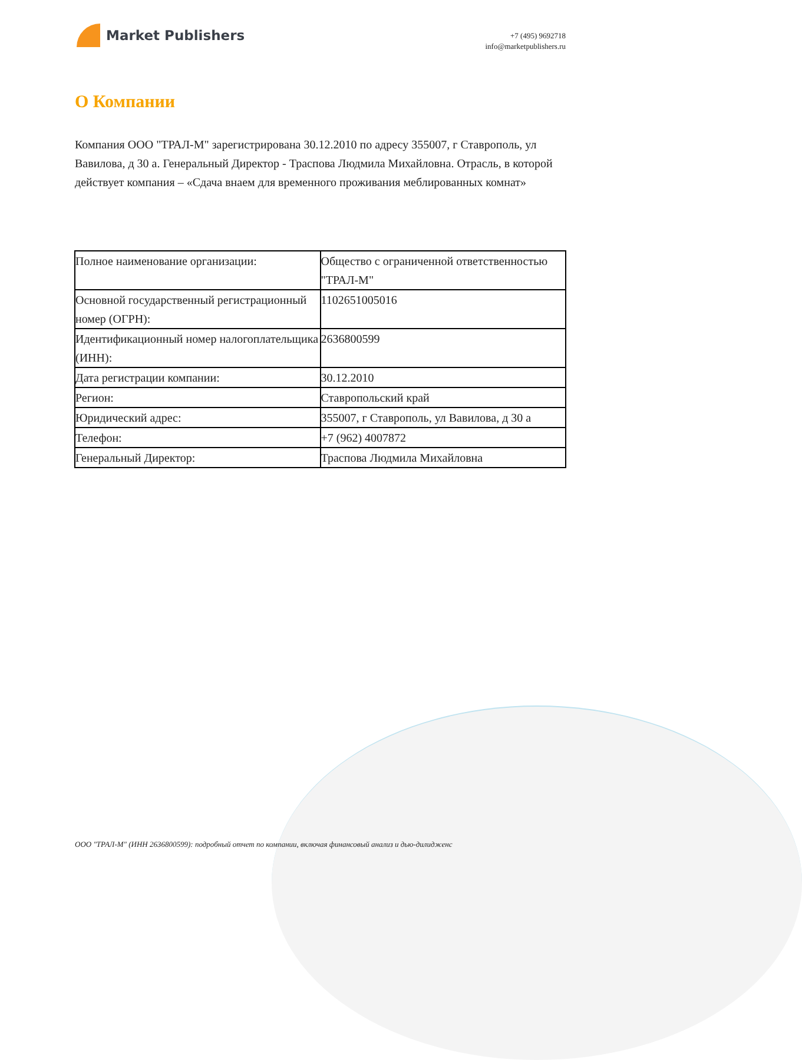Market Publishers
+7 (495) 9692718
info@marketpublishers.ru
О Компании
Компания ООО "ТРАЛ-М" зарегистрирована 30.12.2010 по адресу 355007, г Ставрополь, ул Вавилова, д 30 а. Генеральный Директор - Траспова Людмила Михайловна. Отрасль, в которой действует компания – «Сдача внаем для временного проживания меблированных комнат»
| Полное наименование организации: | Общество с ограниченной ответственностью "ТРАЛ-М" |
| Основной государственный регистрационный номер (ОГРН): | 1102651005016 |
| Идентификационный номер налогоплательщика (ИНН): | 2636800599 |
| Дата регистрации компании: | 30.12.2010 |
| Регион: | Ставропольский край |
| Юридический адрес: | 355007, г Ставрополь, ул Вавилова, д 30 а |
| Телефон: | +7 (962) 4007872 |
| Генеральный Директор: | Траспова Людмила Михайловна |
ООО "ТРАЛ-М" (ИНН 2636800599): подробный отчет по компании, включая финансовый анализ и дью-дилидженс